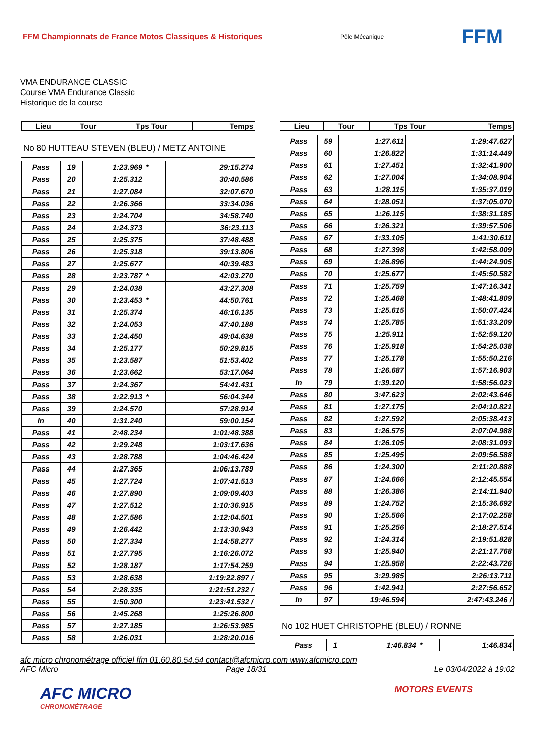FFM Championnats de France Motos Classiques & Historiques
Pôle Mécanique
FFM
VMA ENDURANCE CLASSIC
Course VMA Endurance Classic
Historique de la course
| Lieu | Tour | Tps Tour | Temps |
| --- | --- | --- | --- |
No 80 HUTTEAU STEVEN (BLEU) / METZ ANTOINE
| Pass | 19 | 1:23.969 | * | 29:15.274 |
| Pass | 20 | 1:25.312 | | 30:40.586 |
| Pass | 21 | 1:27.084 | | 32:07.670 |
| Pass | 22 | 1:26.366 | | 33:34.036 |
| Pass | 23 | 1:24.704 | | 34:58.740 |
| Pass | 24 | 1:24.373 | | 36:23.113 |
| Pass | 25 | 1:25.375 | | 37:48.488 |
| Pass | 26 | 1:25.318 | | 39:13.806 |
| Pass | 27 | 1:25.677 | | 40:39.483 |
| Pass | 28 | 1:23.787 | * | 42:03.270 |
| Pass | 29 | 1:24.038 | | 43:27.308 |
| Pass | 30 | 1:23.453 | * | 44:50.761 |
| Pass | 31 | 1:25.374 | | 46:16.135 |
| Pass | 32 | 1:24.053 | | 47:40.188 |
| Pass | 33 | 1:24.450 | | 49:04.638 |
| Pass | 34 | 1:25.177 | | 50:29.815 |
| Pass | 35 | 1:23.587 | | 51:53.402 |
| Pass | 36 | 1:23.662 | | 53:17.064 |
| Pass | 37 | 1:24.367 | | 54:41.431 |
| Pass | 38 | 1:22.913 | * | 56:04.344 |
| Pass | 39 | 1:24.570 | | 57:28.914 |
| In | 40 | 1:31.240 | | 59:00.154 |
| Pass | 41 | 2:48.234 | | 1:01:48.388 |
| Pass | 42 | 1:29.248 | | 1:03:17.636 |
| Pass | 43 | 1:28.788 | | 1:04:46.424 |
| Pass | 44 | 1:27.365 | | 1:06:13.789 |
| Pass | 45 | 1:27.724 | | 1:07:41.513 |
| Pass | 46 | 1:27.890 | | 1:09:09.403 |
| Pass | 47 | 1:27.512 | | 1:10:36.915 |
| Pass | 48 | 1:27.586 | | 1:12:04.501 |
| Pass | 49 | 1:26.442 | | 1:13:30.943 |
| Pass | 50 | 1:27.334 | | 1:14:58.277 |
| Pass | 51 | 1:27.795 | | 1:16:26.072 |
| Pass | 52 | 1:28.187 | | 1:17:54.259 |
| Pass | 53 | 1:28.638 | | 1:19:22.897 / |
| Pass | 54 | 2:28.335 | | 1:21:51.232 / |
| Pass | 55 | 1:50.300 | | 1:23:41.532 / |
| Pass | 56 | 1:45.268 | | 1:25:26.800 |
| Pass | 57 | 1:27.185 | | 1:26:53.985 |
| Pass | 58 | 1:26.031 | | 1:28:20.016 |
| Lieu | Tour | Tps Tour | Temps |
| --- | --- | --- | --- |
| Pass | 59 | 1:27.611 | | 1:29:47.627 |
| Pass | 60 | 1:26.822 | | 1:31:14.449 |
| Pass | 61 | 1:27.451 | | 1:32:41.900 |
| Pass | 62 | 1:27.004 | | 1:34:08.904 |
| Pass | 63 | 1:28.115 | | 1:35:37.019 |
| Pass | 64 | 1:28.051 | | 1:37:05.070 |
| Pass | 65 | 1:26.115 | | 1:38:31.185 |
| Pass | 66 | 1:26.321 | | 1:39:57.506 |
| Pass | 67 | 1:33.105 | | 1:41:30.611 |
| Pass | 68 | 1:27.398 | | 1:42:58.009 |
| Pass | 69 | 1:26.896 | | 1:44:24.905 |
| Pass | 70 | 1:25.677 | | 1:45:50.582 |
| Pass | 71 | 1:25.759 | | 1:47:16.341 |
| Pass | 72 | 1:25.468 | | 1:48:41.809 |
| Pass | 73 | 1:25.615 | | 1:50:07.424 |
| Pass | 74 | 1:25.785 | | 1:51:33.209 |
| Pass | 75 | 1:25.911 | | 1:52:59.120 |
| Pass | 76 | 1:25.918 | | 1:54:25.038 |
| Pass | 77 | 1:25.178 | | 1:55:50.216 |
| Pass | 78 | 1:26.687 | | 1:57:16.903 |
| In | 79 | 1:39.120 | | 1:58:56.023 |
| Pass | 80 | 3:47.623 | | 2:02:43.646 |
| Pass | 81 | 1:27.175 | | 2:04:10.821 |
| Pass | 82 | 1:27.592 | | 2:05:38.413 |
| Pass | 83 | 1:26.575 | | 2:07:04.988 |
| Pass | 84 | 1:26.105 | | 2:08:31.093 |
| Pass | 85 | 1:25.495 | | 2:09:56.588 |
| Pass | 86 | 1:24.300 | | 2:11:20.888 |
| Pass | 87 | 1:24.666 | | 2:12:45.554 |
| Pass | 88 | 1:26.386 | | 2:14:11.940 |
| Pass | 89 | 1:24.752 | | 2:15:36.692 |
| Pass | 90 | 1:25.566 | | 2:17:02.258 |
| Pass | 91 | 1:25.256 | | 2:18:27.514 |
| Pass | 92 | 1:24.314 | | 2:19:51.828 |
| Pass | 93 | 1:25.940 | | 2:21:17.768 |
| Pass | 94 | 1:25.958 | | 2:22:43.726 |
| Pass | 95 | 3:29.985 | | 2:26:13.711 |
| Pass | 96 | 1:42.941 | | 2:27:56.652 |
| In | 97 | 19:46.594 | | 2:47:43.246 / |
No 102 HUET CHRISTOPHE (BLEU) / RONNE
| Pass | 1 | 1:46.834 | * | 1:46.834 |
afc micro chronométrage officiel ffm 01.60.80.54.54 contact@afcmicro.com www.afcmicro.com
AFC Micro Page 18/31 Le 03/04/2022 à 19:02
AFC MICRO
CHRONOMÉTRAGE
MOTORS EVENTS